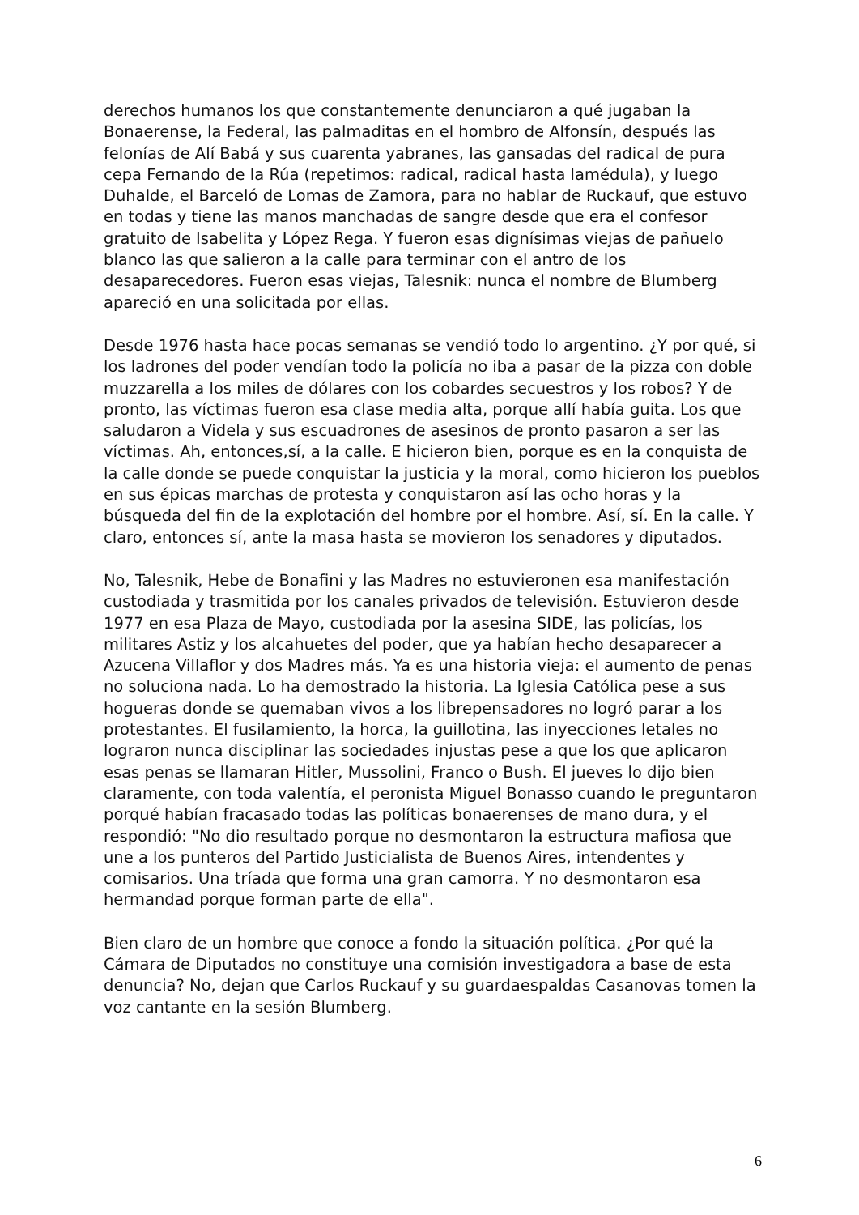derechos humanos los que constantemente denunciaron a qué jugaban la Bonaerense, la Federal, las palmaditas en el hombro de Alfonsín, después las felonías de Alí Babá y sus cuarenta yabranes, las gansadas del radical de pura cepa Fernando de la Rúa (repetimos: radical, radical hasta lamédula), y luego Duhalde, el Barceló de Lomas de Zamora, para no hablar de Ruckauf, que estuvo en todas y tiene las manos manchadas de sangre desde que era el confesor gratuito de Isabelita y López Rega. Y fueron esas dignísimas viejas de pañuelo blanco las que salieron a la calle para terminar con el antro de los desaparecedores. Fueron esas viejas, Talesnik: nunca el nombre de Blumberg apareció en una solicitada por ellas.
Desde 1976 hasta hace pocas semanas se vendió todo lo argentino. ¿Y por qué, si los ladrones del poder vendían todo la policía no iba a pasar de la pizza con doble muzzarella a los miles de dólares con los cobardes secuestros y los robos? Y de pronto, las víctimas fueron esa clase media alta, porque allí había guita. Los que saludaron a Videla y sus escuadrones de asesinos de pronto pasaron a ser las víctimas. Ah, entonces,sí, a la calle. E hicieron bien, porque es en la conquista de la calle donde se puede conquistar la justicia y la moral, como hicieron los pueblos en sus épicas marchas de protesta y conquistaron así las ocho horas y la búsqueda del fin de la explotación del hombre por el hombre. Así, sí. En la calle. Y claro, entonces sí, ante la masa hasta se movieron los senadores y diputados.
No, Talesnik, Hebe de Bonafini y las Madres no estuvieronen esa manifestación custodiada y trasmitida por los canales privados de televisión. Estuvieron desde 1977 en esa Plaza de Mayo, custodiada por la asesina SIDE, las policías, los militares Astiz y los alcahuetes del poder, que ya habían hecho desaparecer a Azucena Villaflor y dos Madres más. Ya es una historia vieja: el aumento de penas no soluciona nada. Lo ha demostrado la historia. La Iglesia Católica pese a sus hogueras donde se quemaban vivos a los librepensadores no logró parar a los protestantes. El fusilamiento, la horca, la guillotina, las inyecciones letales no lograron nunca disciplinar las sociedades injustas pese a que los que aplicaron esas penas se llamaran Hitler, Mussolini, Franco o Bush. El jueves lo dijo bien claramente, con toda valentía, el peronista Miguel Bonasso cuando le preguntaron porqué habían fracasado todas las políticas bonaerenses de mano dura, y el respondió: "No dio resultado porque no desmontaron la estructura mafiosa que une a los punteros del Partido Justicialista de Buenos Aires, intendentes y comisarios. Una tríada que forma una gran camorra. Y no desmontaron esa hermandad porque forman parte de ella".
Bien claro de un hombre que conoce a fondo la situación política. ¿Por qué la Cámara de Diputados no constituye una comisión investigadora a base de esta denuncia? No, dejan que Carlos Ruckauf y su guardaespaldas Casanovas tomen la voz cantante en la sesión Blumberg.
6